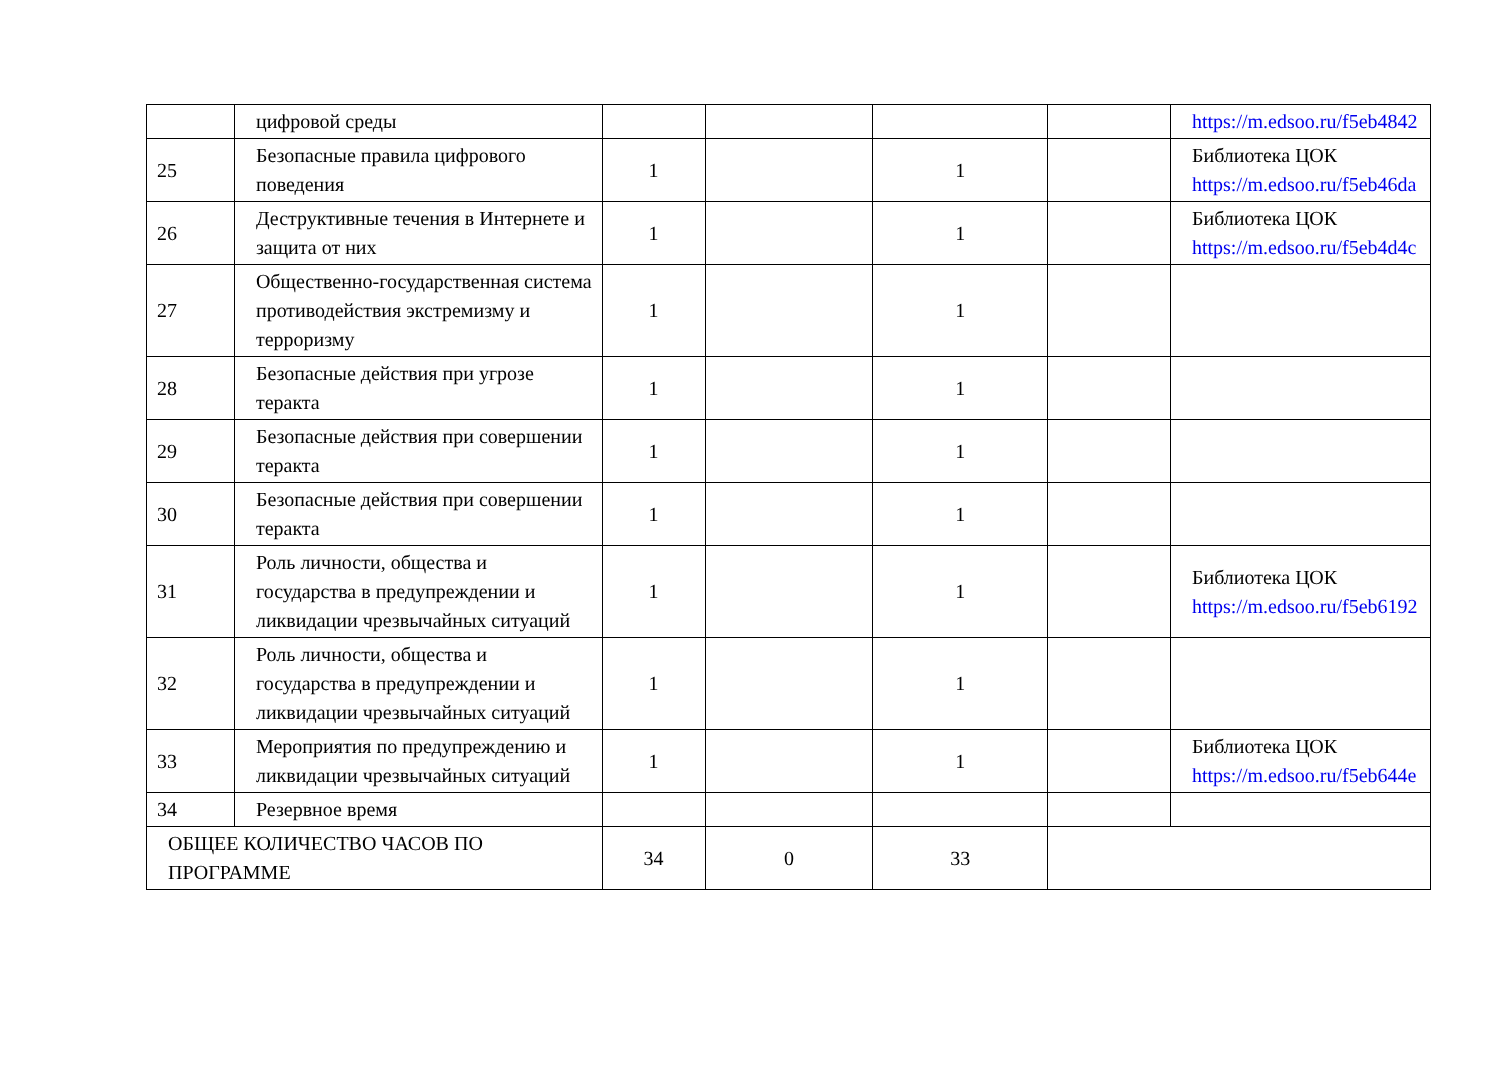| | цифровой среды | | | | | https://m.edsoo.ru/f5eb4842 |
| 25 | Безопасные правила цифрового поведения | 1 | | 1 | | Библиотека ЦОК https://m.edsoo.ru/f5eb46da |
| 26 | Деструктивные течения в Интернете и защита от них | 1 | | 1 | | Библиотека ЦОК https://m.edsoo.ru/f5eb4d4c |
| 27 | Общественно-государственная система противодействия экстремизму и терроризму | 1 | | 1 | | |
| 28 | Безопасные действия при угрозе теракта | 1 | | 1 | | |
| 29 | Безопасные действия при совершении теракта | 1 | | 1 | | |
| 30 | Безопасные действия при совершении теракта | 1 | | 1 | | |
| 31 | Роль личности, общества и государства в предупреждении и ликвидации чрезвычайных ситуаций | 1 | | 1 | | Библиотека ЦОК https://m.edsoo.ru/f5eb6192 |
| 32 | Роль личности, общества и государства в предупреждении и ликвидации чрезвычайных ситуаций | 1 | | 1 | | |
| 33 | Мероприятия по предупреждению и ликвидации чрезвычайных ситуаций | 1 | | 1 | | Библиотека ЦОК https://m.edsoo.ru/f5eb644e |
| 34 | Резервное время | | | | | |
| ОБЩЕЕ КОЛИЧЕСТВО ЧАСОВ ПО ПРОГРАММЕ | | 34 | 0 | 33 | | |